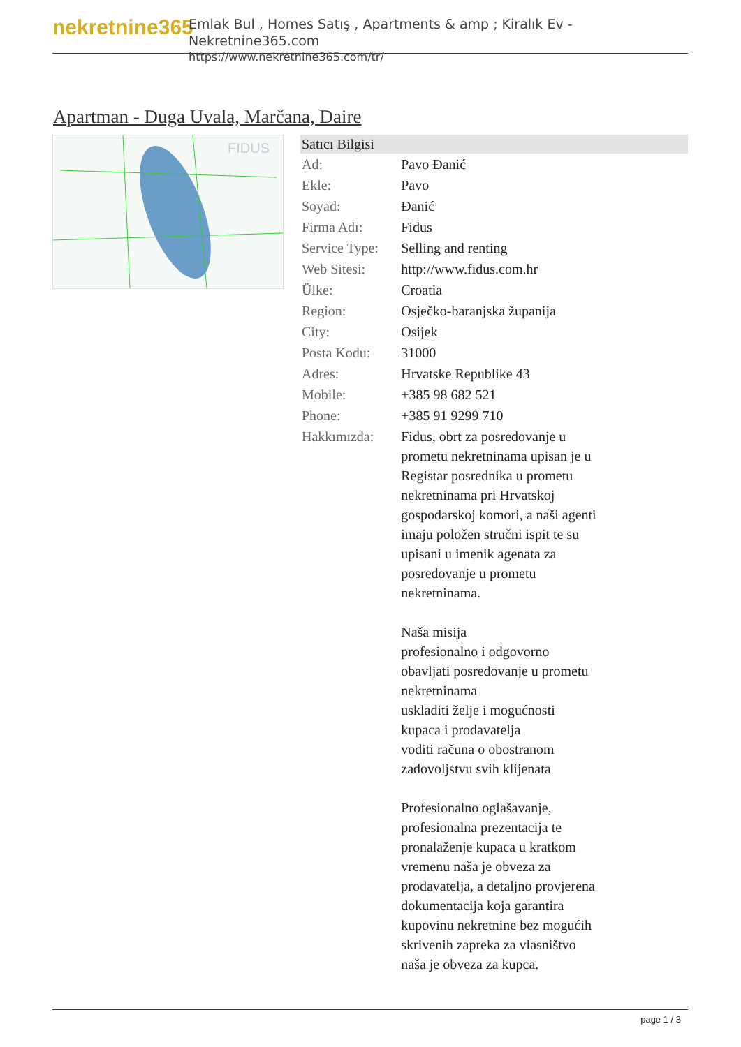nekretnine365
Emlak Bul , Homes Satış , Apartments & amp ; Kiralık Ev - Nekretnine365.com
https://www.nekretnine365.com/tr/
Apartman - Duga Uvala, Marčana, Daire
FIDUS
| Satıcı Bilgisi | |
| --- | --- |
| Ad: | Pavo Đanić |
| Ekle: | Pavo |
| Soyad: | Đanić |
| Firma Adı: | Fidus |
| Service Type: | Selling and renting |
| Web Sitesi: | http://www.fidus.com.hr |
| Ülke: | Croatia |
| Region: | Osječko-baranjska županija |
| City: | Osijek |
| Posta Kodu: | 31000 |
| Adres: | Hrvatske Republike 43 |
| Mobile: | +385 98 682 521 |
| Phone: | +385 91 9299 710 |
| Hakkımızda: | Fidus, obrt za posredovanje u prometu nekretninama upisan je u Registar posrednika u prometu nekretninama pri Hrvatskoj gospodarskoj komori, a naši agenti imaju položen stručni ispit te su upisani u imenik agenata za posredovanje u prometu nekretninama. Naša misija profesionalno i odgovorno obavljati posredovanje u prometu nekretninama uskladiti želje i mogućnosti kupaca i prodavatelja voditi računa o obostranom zadovoljstvu svih klijenata Profesionalno oglašavanje, profesionalna prezentacija te pronalaženje kupaca u kratkom vremenu naša je obveza za prodavatelja, a detaljno provjerena dokumentacija koja garantira kupovinu nekretnine bez mogućih skrivenih zapreka za vlasništvo naša je obveza za kupca. |
page 1 / 3